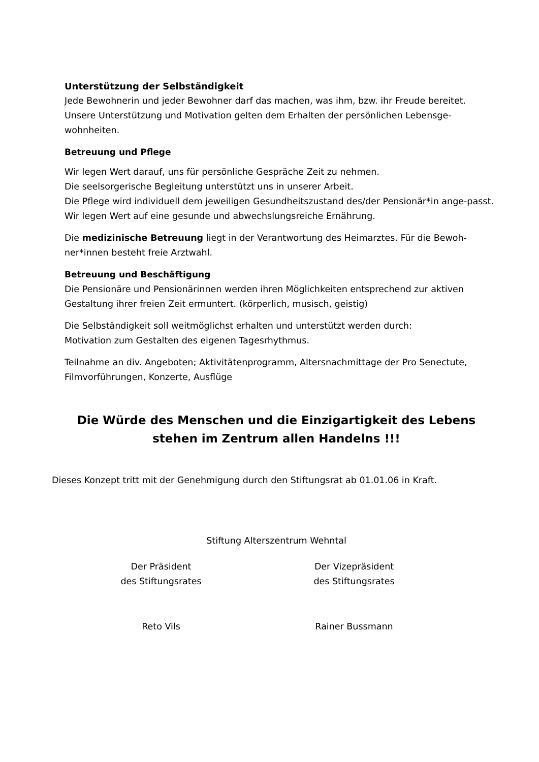Unterstützung der Selbständigkeit
Jede Bewohnerin und jeder Bewohner darf das machen, was ihm, bzw. ihr Freude bereitet. Unsere Unterstützung und Motivation gelten dem Erhalten der persönlichen Lebensge-wohnheiten.
Betreuung und Pflege
Wir legen Wert darauf, uns für persönliche Gespräche Zeit zu nehmen.
Die seelsorgerische Begleitung unterstützt uns in unserer Arbeit.
Die Pflege wird individuell dem jeweiligen Gesundheitszustand des/der Pensionär*in ange-passt.
Wir legen Wert auf eine gesunde und abwechslungsreiche Ernährung.
Die medizinische Betreuung liegt in der Verantwortung des Heimarztes. Für die Bewoh-ner*innen besteht freie Arztwahl.
Betreuung und Beschäftigung
Die Pensionäre und Pensionärinnen werden ihren Möglichkeiten entsprechend zur aktiven Gestaltung ihrer freien Zeit ermuntert. (körperlich, musisch, geistig)
Die Selbständigkeit soll weitmöglichst erhalten und unterstützt werden durch:
Motivation zum Gestalten des eigenen Tagesrhythmus.
Teilnahme an div. Angeboten; Aktivitätenprogramm, Altersnachmittage der Pro Senectute, Filmvorführungen, Konzerte, Ausflüge
Die Würde des Menschen und die Einzigartigkeit des Lebens
stehen im Zentrum allen Handelns !!!
Dieses Konzept tritt mit der Genehmigung durch den Stiftungsrat ab 01.01.06 in Kraft.
Stiftung Alterszentrum Wehntal
Der Präsident
des Stiftungsrates
Der Vizepräsident
des Stiftungsrates
Reto Vils Rainer Bussmann